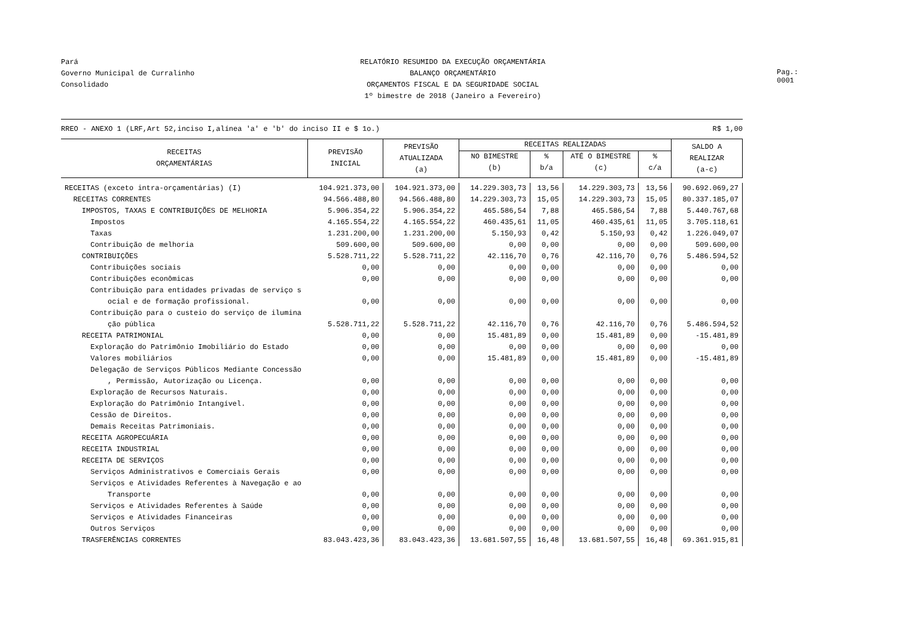Pará
Governo Municipal de Curralinho
Consolidado
RELATÓRIO RESUMIDO DA EXECUÇÃO ORÇAMENTÁRIA
BALANÇO ORÇAMENTÁRIO
ORÇAMENTOS FISCAL E DA SEGURIDADE SOCIAL
1º bimestre de 2018 (Janeiro a Fevereiro)
Pag.: 0001
RREO - ANEXO 1 (LRF,Art 52,inciso I,alínea 'a' e 'b' do inciso II e $ 1o.) R$ 1,00
| RECEITAS ORÇAMENTÁRIAS | PREVISÃO INICIAL | PREVISÃO ATUALIZADA (a) | RECEITAS REALIZADAS | | | | SALDO A REALIZAR (a-c) |
| --- | --- | --- | --- | --- | --- | --- | --- |
| | | | NO BIMESTRE (b) | % b/a | ATÉ O BIMESTRE (c) | % c/a | |
| RECEITAS (exceto intra-orçamentárias) (I) | 104.921.373,00 | 104.921.373,00 | 14.229.303,73 | 13,56 | 14.229.303,73 | 13,56 | 90.692.069,27 |
| RECEITAS CORRENTES | 94.566.488,80 | 94.566.488,80 | 14.229.303,73 | 15,05 | 14.229.303,73 | 15,05 | 80.337.185,07 |
| IMPOSTOS, TAXAS E CONTRIBUIÇÕES DE MELHORIA | 5.906.354,22 | 5.906.354,22 | 465.586,54 | 7,88 | 465.586,54 | 7,88 | 5.440.767,68 |
| Impostos | 4.165.554,22 | 4.165.554,22 | 460.435,61 | 11,05 | 460.435,61 | 11,05 | 3.705.118,61 |
| Taxas | 1.231.200,00 | 1.231.200,00 | 5.150,93 | 0,42 | 5.150,93 | 0,42 | 1.226.049,07 |
| Contribuição de melhoria | 509.600,00 | 509.600,00 | 0,00 | 0,00 | 0,00 | 0,00 | 509.600,00 |
| CONTRIBUIÇÕES | 5.528.711,22 | 5.528.711,22 | 42.116,70 | 0,76 | 42.116,70 | 0,76 | 5.486.594,52 |
| Contribuições sociais | 0,00 | 0,00 | 0,00 | 0,00 | 0,00 | 0,00 | 0,00 |
| Contribuições econômicas | 0,00 | 0,00 | 0,00 | 0,00 | 0,00 | 0,00 | 0,00 |
| Contribuição para entidades privadas de serviço s ocial e de formação profissional. | 0,00 | 0,00 | 0,00 | 0,00 | 0,00 | 0,00 | 0,00 |
| Contribuição para o custeio do serviço de ilumina ção pública | 5.528.711,22 | 5.528.711,22 | 42.116,70 | 0,76 | 42.116,70 | 0,76 | 5.486.594,52 |
| RECEITA PATRIMONIAL | 0,00 | 0,00 | 15.481,89 | 0,00 | 15.481,89 | 0,00 | -15.481,89 |
| Exploração do Patrimônio Imobiliário do Estado | 0,00 | 0,00 | 0,00 | 0,00 | 0,00 | 0,00 | 0,00 |
| Valores mobiliários | 0,00 | 0,00 | 15.481,89 | 0,00 | 15.481,89 | 0,00 | -15.481,89 |
| Delegação de Serviços Públicos Mediante Concessão , Permissão, Autorização ou Licença. | 0,00 | 0,00 | 0,00 | 0,00 | 0,00 | 0,00 | 0,00 |
| Exploração de Recursos Naturais. | 0,00 | 0,00 | 0,00 | 0,00 | 0,00 | 0,00 | 0,00 |
| Exploração do Patrimônio Intangível. | 0,00 | 0,00 | 0,00 | 0,00 | 0,00 | 0,00 | 0,00 |
| Cessão de Direitos. | 0,00 | 0,00 | 0,00 | 0,00 | 0,00 | 0,00 | 0,00 |
| Demais Receitas Patrimoniais. | 0,00 | 0,00 | 0,00 | 0,00 | 0,00 | 0,00 | 0,00 |
| RECEITA AGROPECUÁRIA | 0,00 | 0,00 | 0,00 | 0,00 | 0,00 | 0,00 | 0,00 |
| RECEITA INDUSTRIAL | 0,00 | 0,00 | 0,00 | 0,00 | 0,00 | 0,00 | 0,00 |
| RECEITA DE SERVIÇOS | 0,00 | 0,00 | 0,00 | 0,00 | 0,00 | 0,00 | 0,00 |
| Serviços Administrativos e Comerciais Gerais | 0,00 | 0,00 | 0,00 | 0,00 | 0,00 | 0,00 | 0,00 |
| Serviços e Atividades Referentes à Navegação e ao Transporte | 0,00 | 0,00 | 0,00 | 0,00 | 0,00 | 0,00 | 0,00 |
| Serviços e Atividades Referentes à Saúde | 0,00 | 0,00 | 0,00 | 0,00 | 0,00 | 0,00 | 0,00 |
| Serviços e Atividades Financeiras | 0,00 | 0,00 | 0,00 | 0,00 | 0,00 | 0,00 | 0,00 |
| Outros Serviços | 0,00 | 0,00 | 0,00 | 0,00 | 0,00 | 0,00 | 0,00 |
| TRASFERÊNCIAS CORRENTES | 83.043.423,36 | 83.043.423,36 | 13.681.507,55 | 16,48 | 13.681.507,55 | 16,48 | 69.361.915,81 |